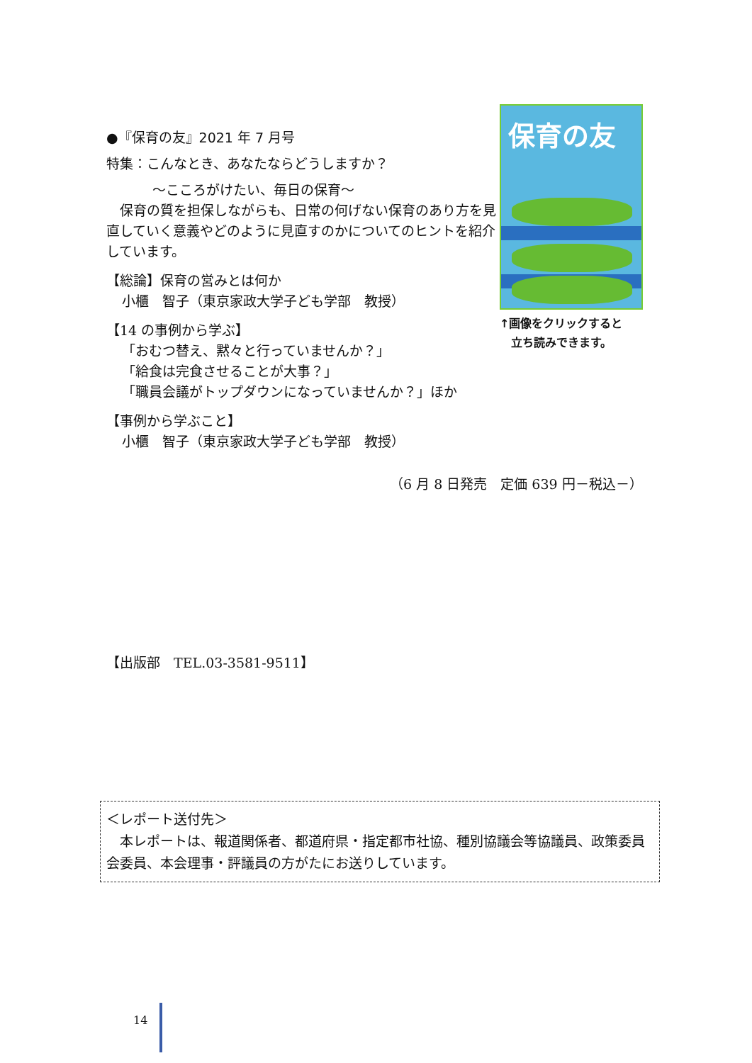●『保育の友』2021 年 7 月号
特集：こんなとき、あなたならどうしますか？
～こころがけたい、毎日の保育～
　保育の質を担保しながらも、日常の何げない保育のあり方を見直していく意義やどのように見直すのかについてのヒントを紹介しています。
【総論】保育の営みとは何か
小櫃　智子（東京家政大学子ども学部　教授）
【14 の事例から学ぶ】
「おむつ替え、黙々と行っていませんか？」
「給食は完食させることが大事？」
「職員会議がトップダウンになっていませんか？」ほか
【事例から学ぶこと】
小櫃　智子（東京家政大学子ども学部　教授）
保育の友
↑画像をクリックすると
　立ち読みできます。
（6 月 8 日発売　定価 639 円－税込－）
【出版部　TEL.03-3581-9511】
＜レポート送付先＞
　本レポートは、報道関係者、都道府県・指定都市社協、種別協議会等協議員、政策委員会委員、本会理事・評議員の方がたにお送りしています。
14